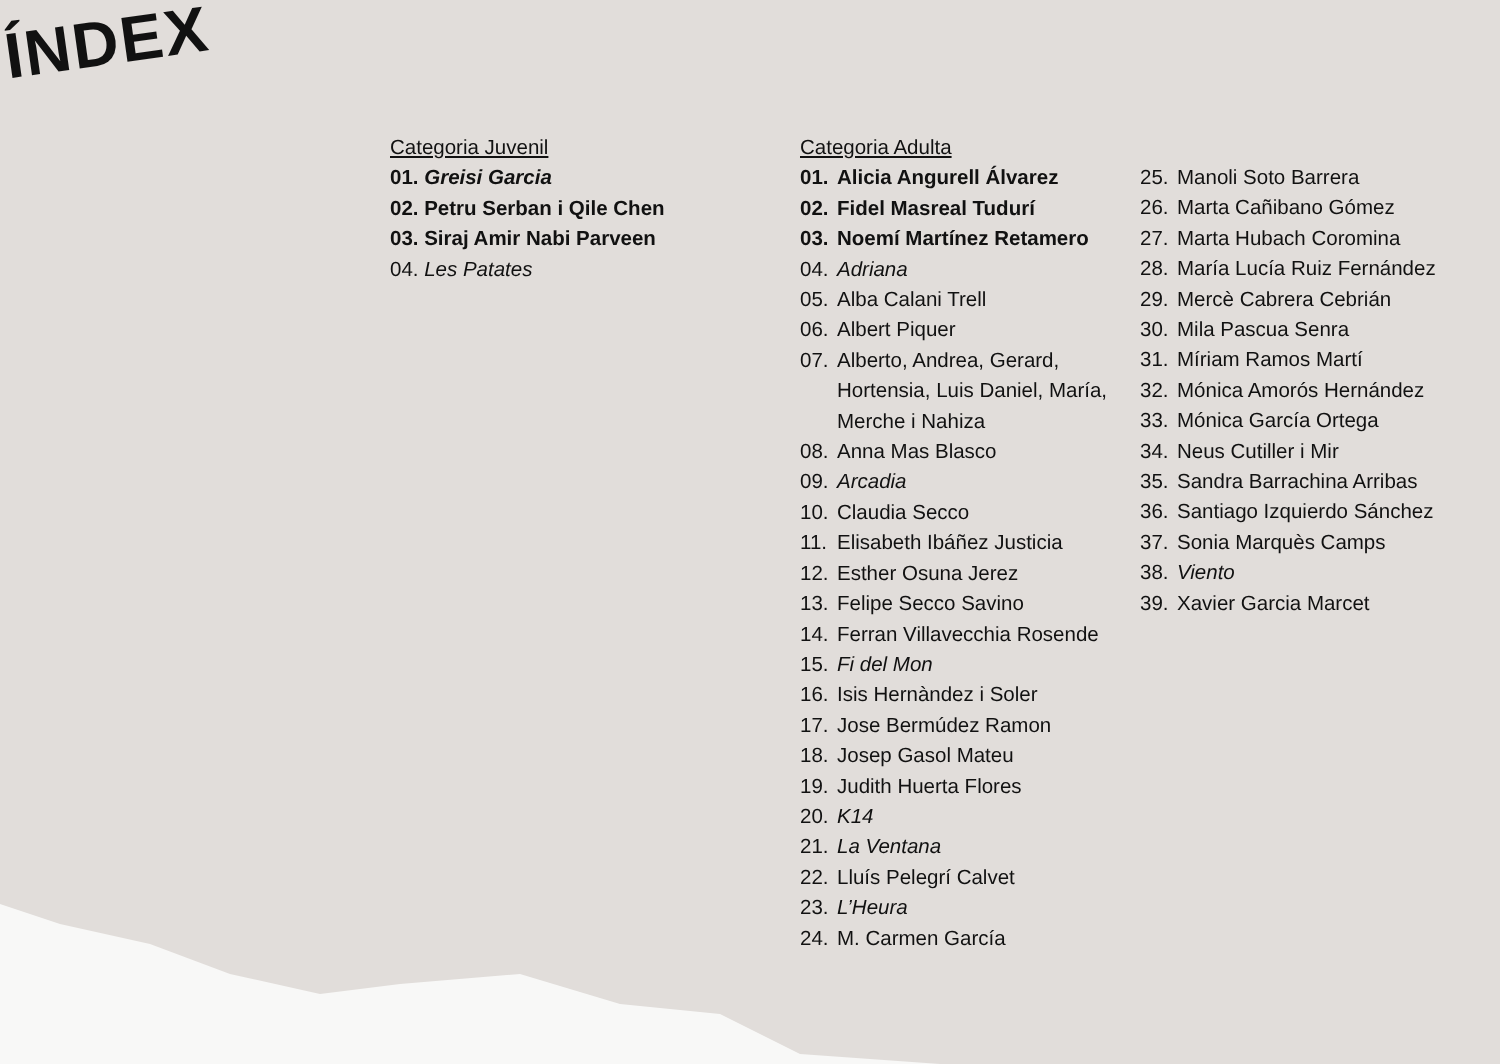ÍNDEX
Categoria Juvenil
01. Greisi Garcia
02. Petru Serban i Qile Chen
03. Siraj Amir Nabi Parveen
04. Les Patates
Categoria Adulta
01. Alicia Angurell Álvarez
02. Fidel Masreal Tudurí
03. Noemí Martínez Retamero
04. Adriana
05. Alba Calani Trell
06. Albert Piquer
07. Alberto, Andrea, Gerard, Hortensia, Luis Daniel, María, Merche i Nahiza
08. Anna Mas Blasco
09. Arcadia
10. Claudia Secco
11. Elisabeth Ibáñez Justicia
12. Esther Osuna Jerez
13. Felipe Secco Savino
14. Ferran Villavecchia Rosende
15. Fi del Mon
16. Isis Hernàndez i Soler
17. Jose Bermúdez Ramon
18. Josep Gasol Mateu
19. Judith Huerta Flores
20. K14
21. La Ventana
22. Lluís Pelegrí Calvet
23. L’Heura
24. M. Carmen García
25. Manoli Soto Barrera
26. Marta Cañibano Gómez
27. Marta Hubach Coromina
28. María Lucía Ruiz Fernández
29. Mercè Cabrera Cebrián
30. Mila Pascua Senra
31. Míriam Ramos Martí
32. Mónica Amorós Hernández
33. Mónica García Ortega
34. Neus Cutiller i Mir
35. Sandra Barrachina Arribas
36. Santiago Izquierdo Sánchez
37. Sonia Marquès Camps
38. Viento
39. Xavier Garcia Marcet